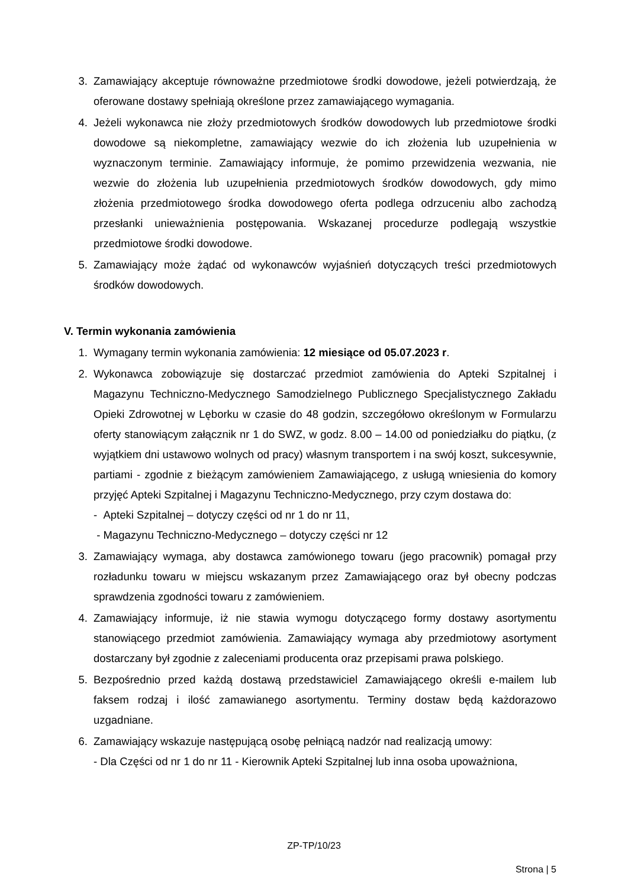3. Zamawiający akceptuje równoważne przedmiotowe środki dowodowe, jeżeli potwierdzają, że oferowane dostawy spełniają określone przez zamawiającego wymagania.
4. Jeżeli wykonawca nie złoży przedmiotowych środków dowodowych lub przedmiotowe środki dowodowe są niekompletne, zamawiający wezwie do ich złożenia lub uzupełnienia w wyznaczonym terminie. Zamawiający informuje, że pomimo przewidzenia wezwania, nie wezwie do złożenia lub uzupełnienia przedmiotowych środków dowodowych, gdy mimo złożenia przedmiotowego środka dowodowego oferta podlega odrzuceniu albo zachodzą przesłanki unieważnienia postępowania. Wskazanej procedurze podlegają wszystkie przedmiotowe środki dowodowe.
5. Zamawiający może żądać od wykonawców wyjaśnień dotyczących treści przedmiotowych środków dowodowych.
V. Termin wykonania zamówienia
1. Wymagany termin wykonania zamówienia: 12 miesiące od 05.07.2023 r.
2. Wykonawca zobowiązuje się dostarczać przedmiot zamówienia do Apteki Szpitalnej i Magazynu Techniczno-Medycznego Samodzielnego Publicznego Specjalistycznego Zakładu Opieki Zdrowotnej w Lęborku w czasie do 48 godzin, szczegółowo określonym w Formularzu oferty stanowiącym załącznik nr 1 do SWZ, w godz. 8.00 – 14.00 od poniedziałku do piątku, (z wyjątkiem dni ustawowo wolnych od pracy) własnym transportem i na swój koszt, sukcesywnie, partiami - zgodnie z bieżącym zamówieniem Zamawiającego, z usługą wniesienia do komory przyjęć Apteki Szpitalnej i Magazynu Techniczno-Medycznego, przy czym dostawa do:
- Apteki Szpitalnej – dotyczy części od nr 1 do nr 11,
- Magazynu Techniczno-Medycznego – dotyczy części nr 12
3. Zamawiający wymaga, aby dostawca zamówionego towaru (jego pracownik) pomagał przy rozładunku towaru w miejscu wskazanym przez Zamawiającego oraz był obecny podczas sprawdzenia zgodności towaru z zamówieniem.
4. Zamawiający informuje, iż nie stawia wymogu dotyczącego formy dostawy asortymentu stanowiącego przedmiot zamówienia. Zamawiający wymaga aby przedmiotowy asortyment dostarczany był zgodnie z zaleceniami producenta oraz przepisami prawa polskiego.
5. Bezpośrednio przed każdą dostawą przedstawiciel Zamawiającego określi e-mailem lub faksem rodzaj i ilość zamawianego asortymentu. Terminy dostaw będą każdorazowo uzgadniane.
6. Zamawiający wskazuje następującą osobę pełniącą nadzór nad realizacją umowy:
- Dla Części od nr 1 do nr 11 - Kierownik Apteki Szpitalnej lub inna osoba upoważniona,
ZP-TP/10/23
Strona | 5